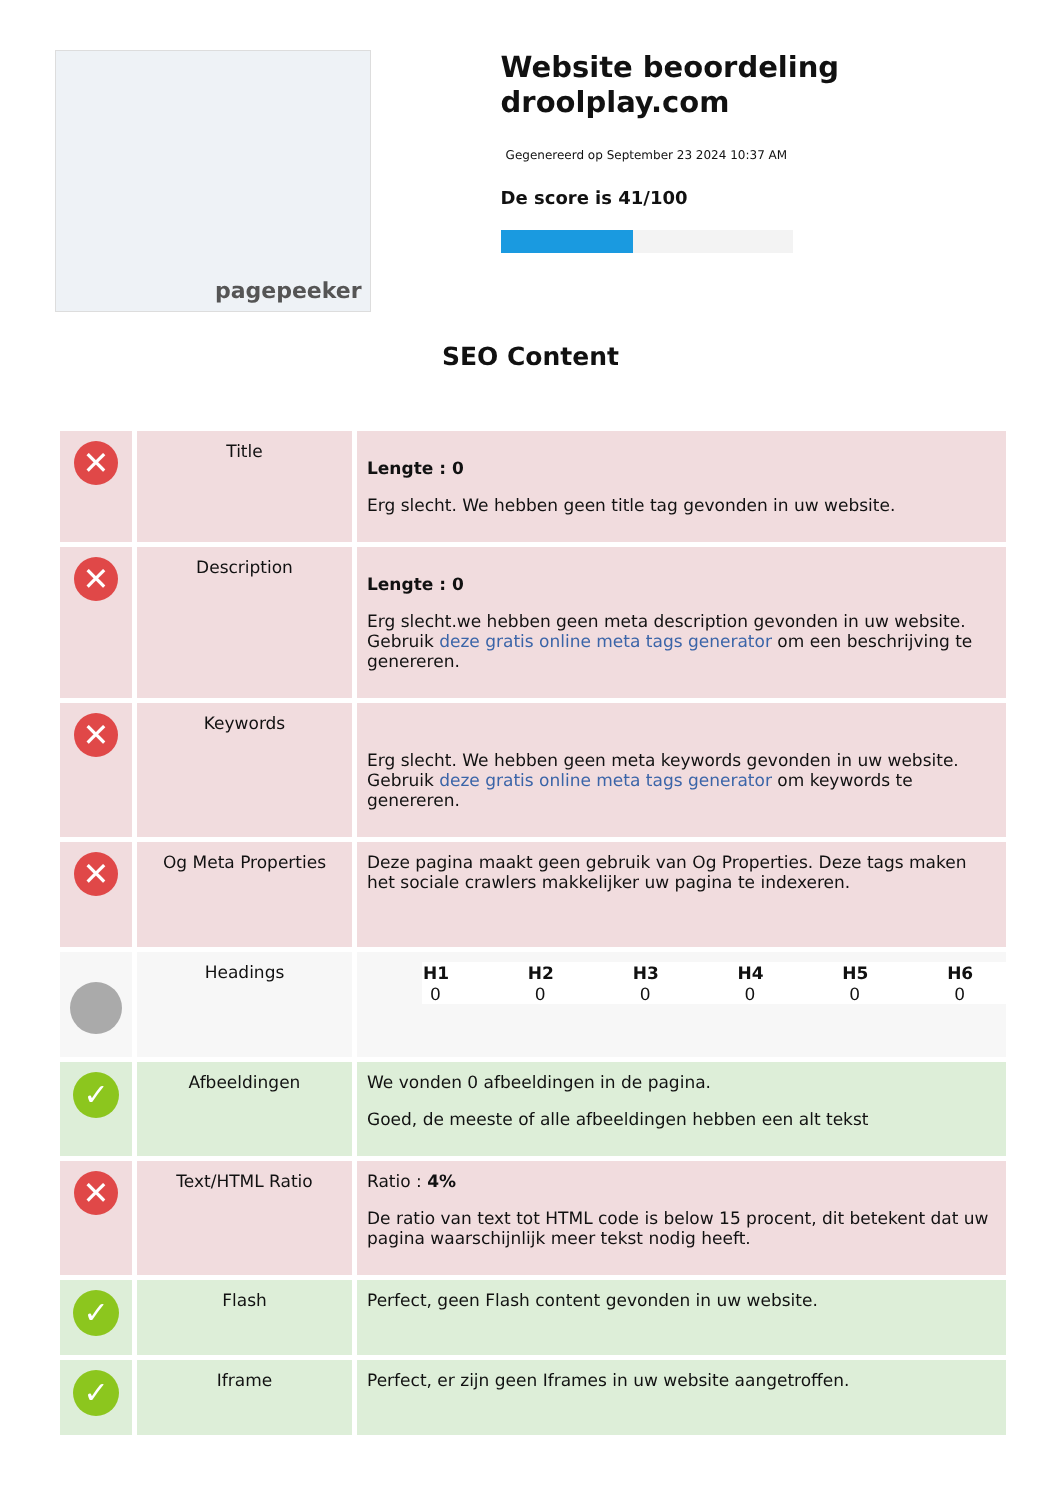pagepeeker
Website beoordeling droolplay.com
Gegenereerd op September 23 2024 10:37 AM
De score is 41/100
SEO Content
| ✕ | Title | Lengte : 0 Erg slecht. We hebben geen title tag gevonden in uw website. |
| ✕ | Description | Lengte : 0 Erg slecht.we hebben geen meta description gevonden in uw website. Gebruik deze gratis online meta tags generator om een beschrijving te genereren. |
| ✕ | Keywords | Erg slecht. We hebben geen meta keywords gevonden in uw website. Gebruik deze gratis online meta tags generator om keywords te genereren. |
| ✕ | Og Meta Properties | Deze pagina maakt geen gebruik van Og Properties. Deze tags maken het sociale crawlers makkelijker uw pagina te indexeren. |
| | Headings | / H1 / H2 / H3 / H4 / H5 / H6 / / --- / --- / --- / --- / --- / --- / / 0 / 0 / 0 / 0 / 0 / 0 / |
| ✓ | Afbeeldingen | We vonden 0 afbeeldingen in de pagina. Goed, de meeste of alle afbeeldingen hebben een alt tekst |
| ✕ | Text/HTML Ratio | Ratio : 4% De ratio van text tot HTML code is below 15 procent, dit betekent dat uw pagina waarschijnlijk meer tekst nodig heeft. |
| ✓ | Flash | Perfect, geen Flash content gevonden in uw website. |
| ✓ | Iframe | Perfect, er zijn geen Iframes in uw website aangetroffen. |